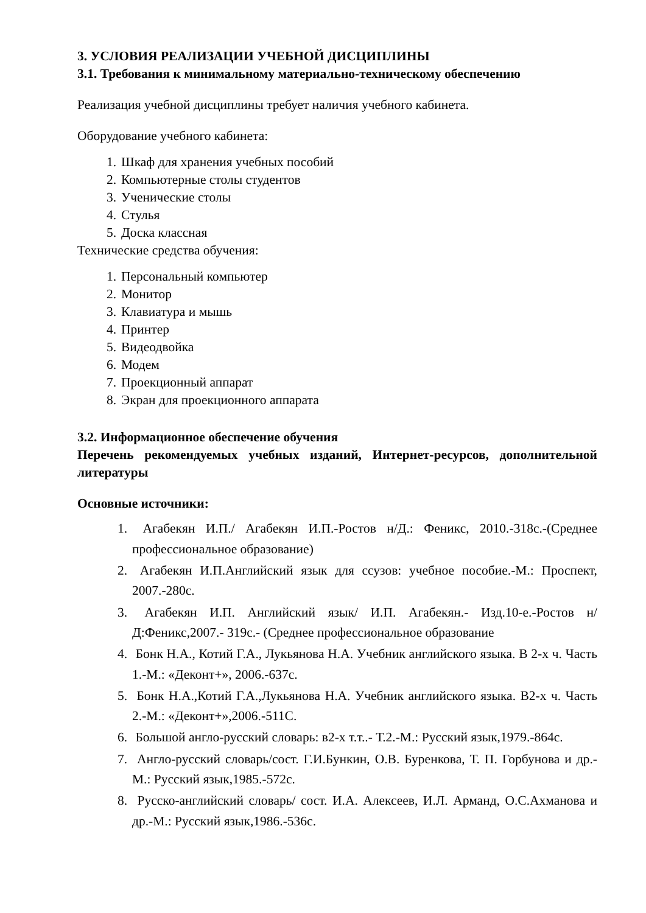3. УСЛОВИЯ РЕАЛИЗАЦИИ УЧЕБНОЙ ДИСЦИПЛИНЫ
3.1. Требования к минимальному материально-техническому обеспечению
Реализация учебной дисциплины требует наличия учебного кабинета.
Оборудование учебного кабинета:
1. Шкаф для хранения учебных пособий
2. Компьютерные столы студентов
3. Ученические столы
4. Стулья
5. Доска классная
Технические средства обучения:
1. Персональный компьютер
2. Монитор
3. Клавиатура и мышь
4. Принтер
5. Видеодвойка
6. Модем
7. Проекционный аппарат
8. Экран для проекционного аппарата
3.2. Информационное обеспечение обучения
Перечень рекомендуемых учебных изданий, Интернет-ресурсов, дополнительной литературы
Основные источники:
1. Агабекян И.П./ Агабекян И.П.-Ростов н/Д.: Феникс, 2010.-318с.-(Среднее профессиональное образование)
2. Агабекян И.П.Английский язык для ссузов: учебное пособие.-М.: Проспект, 2007.-280с.
3. Агабекян И.П. Английский язык/ И.П. Агабекян.- Изд.10-е.-Ростов н/Д:Феникс,2007.- 319с.- (Среднее профессиональное образование
4. Бонк Н.А., Котий Г.А., Лукьянова Н.А. Учебник английского языка. В 2-х ч. Часть 1.-М.: «Деконт+», 2006.-637с.
5. Бонк Н.А.,Котий Г.А.,Лукьянова Н.А. Учебник английского языка. В2-х ч. Часть 2.-М.: «Деконт+»,2006.-511С.
6. Большой англо-русский словарь: в2-х т.т..- Т.2.-М.: Русский язык,1979.-864с.
7. Англо-русский словарь/сост. Г.И.Бункин, О.В. Буренкова, Т. П. Горбунова и др.-М.: Русский язык,1985.-572с.
8. Русско-английский словарь/ сост. И.А. Алексеев, И.Л. Арманд, О.С.Ахманова и др.-М.: Русский язык,1986.-536с.